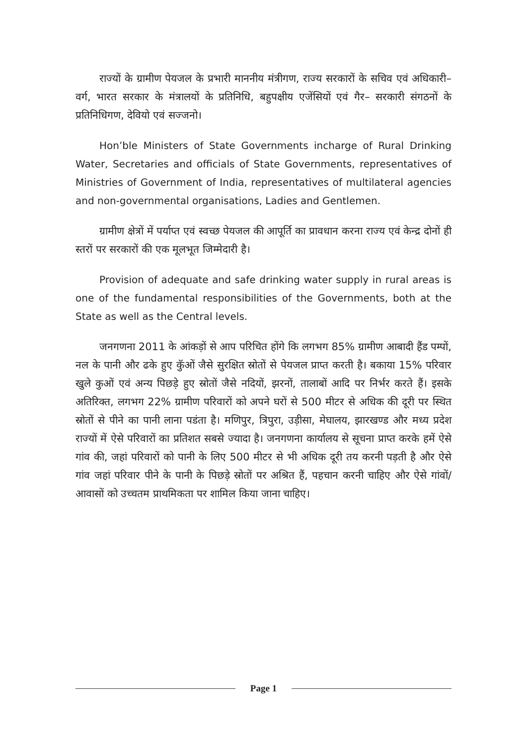राज्यों के ग्रामीण पेयजल के प्रभारी माननीय मंत्रीगण, राज्य सरकारों के सचिव एवं अधिकारी–वर्ग, भारत सरकार के मंत्रालयों के प्रतिनिधि, बहुपक्षीय एजेंसियों एवं गैर– सरकारी संगठनों के प्रतिनिधिगण, देवियो एवं सज्जनो।
Hon’ble Ministers of State Governments incharge of Rural Drinking Water, Secretaries and officials of State Governments, representatives of Ministries of Government of India, representatives of multilateral agencies and non-governmental organisations, Ladies and Gentlemen.
ग्रामीण क्षेत्रों में पर्याप्त एवं स्वच्छ पेयजल की आपूर्ति का प्रावधान करना राज्य एवं केन्द्र दोनों ही स्तरों पर सरकारों की एक मूलभूत जिम्मेदारी है।
Provision of adequate and safe drinking water supply in rural areas is one of the fundamental responsibilities of the Governments, both at the State as well as the Central levels.
जनगणना 2011 के आंकड़ों से आप परिचित होंगे कि लगभग 85% ग्रामीण आबादी हैंड पम्पों, नल के पानी और ढके हुए कुॅओं जैसे सुरक्षित स्रोतों से पेयजल प्राप्त करती है। बकाया 15% परिवार खुले कुओं एवं अन्य पिछड़े हुए स्रोतों जैसे नदियों, झरनों, तालाबों आदि पर निर्भर करते हैं। इसके अतिरिक्त, लगभग 22% ग्रामीण परिवारों को अपने घरों से 500 मीटर से अधिक की दूरी पर स्थित स्रोतों से पीने का पानी लाना पडंता है। मणिपुर, त्रिपुरा, उड़ीसा, मेघालय, झारखण्ड और मध्य प्रदेश राज्यों में ऐसे परिवारों का प्रतिशत सबसे ज्यादा है। जनगणना कार्यालय से सूचना प्राप्त करके हमें ऐसे गांव की, जहां परिवारों को पानी के लिए 500 मीटर से भी अधिक दूरी तय करनी पड़ती है और ऐसे गांव जहां परिवार पीने के पानी के पिछड़े स्रोतों पर अश्रित हैं, पहचान करनी चाहिए और ऐसे गांवों/आवासों को उच्चतम प्राथमिकता पर शामिल किया जाना चाहिए।
Page 1